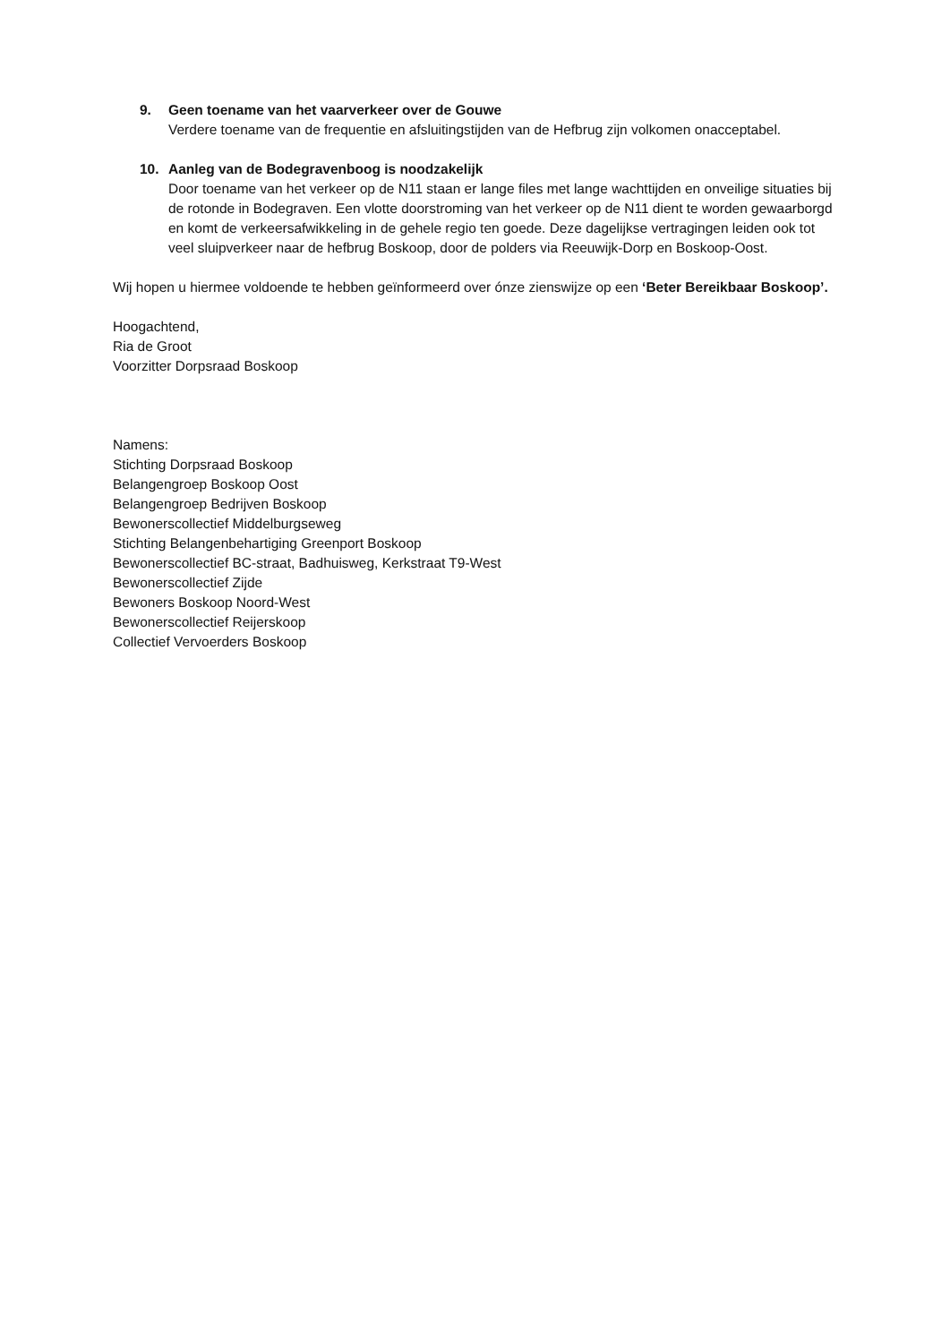9.
Geen toename van het vaarverkeer over de Gouwe
Verdere toename van de frequentie en afsluitingstijden van de Hefbrug zijn volkomen onacceptabel.
10.
Aanleg van de Bodegravenboog is noodzakelijk
Door toename van het verkeer op de N11 staan er lange files met lange wachttijden en onveilige situaties bij de rotonde in Bodegraven. Een vlotte doorstroming van het verkeer op de N11 dient te worden gewaarborgd en komt de verkeersafwikkeling in de gehele regio ten goede. Deze dagelijkse vertragingen leiden ook tot veel sluipverkeer naar de hefbrug Boskoop, door de polders via Reeuwijk-Dorp en Boskoop-Oost.
Wij hopen u hiermee voldoende te hebben geïnformeerd over ónze zienswijze op een ‘Beter Bereikbaar Boskoop’.
Hoogachtend,
Ria de Groot
Voorzitter Dorpsraad Boskoop
Namens:
Stichting Dorpsraad Boskoop
Belangengroep Boskoop Oost
Belangengroep Bedrijven Boskoop
Bewonerscollectief Middelburgseweg
Stichting Belangenbehartiging Greenport Boskoop
Bewonerscollectief BC-straat, Badhuisweg, Kerkstraat T9-West
Bewonerscollectief Zijde
Bewoners Boskoop Noord-West
Bewonerscollectief Reijerskoop
Collectief Vervoerders Boskoop